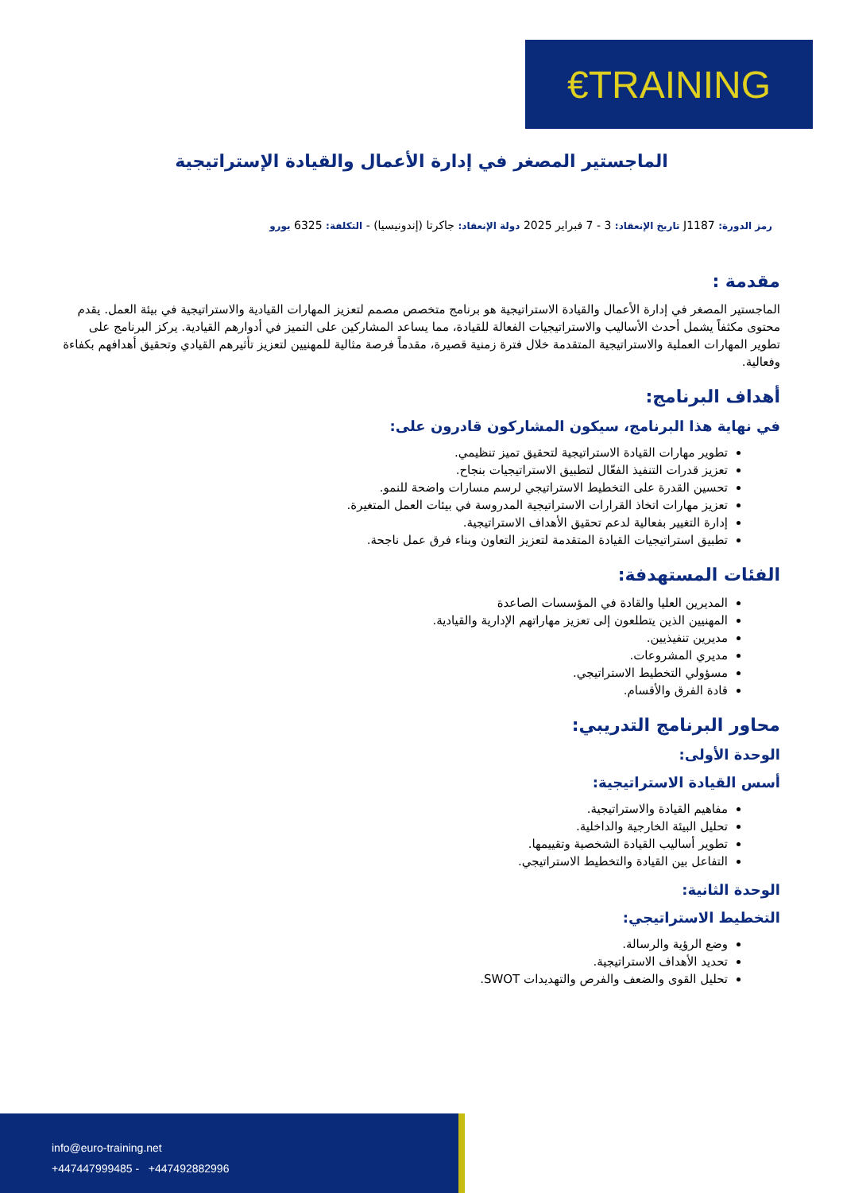€TRAINING
الماجستير المصغر في إدارة الأعمال والقيادة الإستراتيجية
رمز الدورة: J1187 تاريخ الإنعقاد: 3 - 7 فبراير 2025 دولة الإنعقاد: جاكرتا (إندونيسيا) - التكلفة: 6325 يورو
مقدمة :
الماجستير المصغر في إدارة الأعمال والقيادة الاستراتيجية هو برنامج متخصص مصمم لتعزيز المهارات القيادية والاستراتيجية في بيئة العمل. يقدم محتوى مكثفاً يشمل أحدث الأساليب والاستراتيجيات الفعالة للقيادة، مما يساعد المشاركين على التميز في أدوارهم القيادية. يركز البرنامج على تطوير المهارات العملية والاستراتيجية المتقدمة خلال فترة زمنية قصيرة، مقدماً فرصة مثالية للمهنيين لتعزيز تأثيرهم القيادي وتحقيق أهدافهم بكفاءة وفعالية.
أهداف البرنامج:
في نهاية هذا البرنامج، سيكون المشاركون قادرون على:
تطوير مهارات القيادة الاستراتيجية لتحقيق تميز تنظيمي.
تعزيز قدرات التنفيذ الفعّال لتطبيق الاستراتيجيات بنجاح.
تحسين القدرة على التخطيط الاستراتيجي لرسم مسارات واضحة للنمو.
تعزيز مهارات اتخاذ القرارات الاستراتيجية المدروسة في بيئات العمل المتغيرة.
إدارة التغيير بفعالية لدعم تحقيق الأهداف الاستراتيجية.
تطبيق استراتيجيات القيادة المتقدمة لتعزيز التعاون وبناء فرق عمل ناجحة.
الفئات المستهدفة:
المديرين العليا والقادة في المؤسسات الصاعدة
المهنيين الذين يتطلعون إلى تعزيز مهاراتهم الإدارية والقيادية.
مديرين تنفيذيين.
مديري المشروعات.
مسؤولي التخطيط الاستراتيجي.
قادة الفرق والأقسام.
محاور البرنامج التدريبي:
الوحدة الأولى:
أسس القيادة الاستراتيجية:
مفاهيم القيادة والاستراتيجية.
تحليل البيئة الخارجية والداخلية.
تطوير أساليب القيادة الشخصية وتقييمها.
التفاعل بين القيادة والتخطيط الاستراتيجي.
الوحدة الثانية:
التخطيط الاستراتيجي:
وضع الرؤية والرسالة.
تحديد الأهداف الاستراتيجية.
تحليل القوى والضعف والفرص والتهديدات SWOT.
info@euro-training.net
+447447999485 - +447492882996